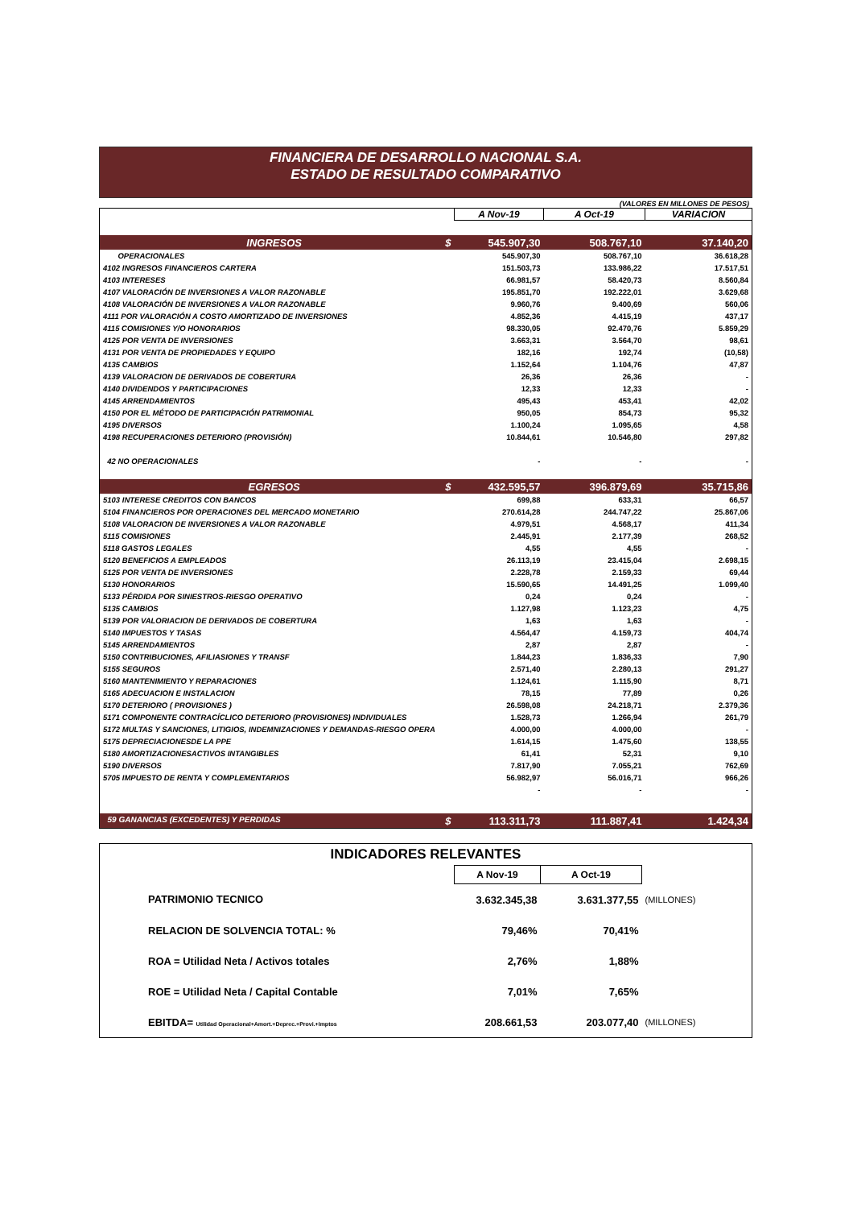FINANCIERA DE DESARROLLO NACIONAL S.A.
ESTADO DE RESULTADO COMPARATIVO
(VALORES EN MILLONES DE PESOS)
| | A Nov-19 | A Oct-19 | VARIACION |
| --- | --- | --- | --- |
| INGRESOS $ | 545.907,30 | 508.767,10 | 37.140,20 |
| OPERACIONALES | 545.907,30 | 508.767,10 | 36.618,28 |
| 4102 INGRESOS FINANCIEROS CARTERA | 151.503,73 | 133.986,22 | 17.517,51 |
| 4103 INTERESES | 66.981,57 | 58.420,73 | 8.560,84 |
| 4107 VALORACIÓN DE INVERSIONES A VALOR RAZONABLE | 195.851,70 | 192.222,01 | 3.629,68 |
| 4108 VALORACIÓN DE INVERSIONES A VALOR RAZONABLE | 9.960,76 | 9.400,69 | 560,06 |
| 4111 POR VALORACIÓN A COSTO AMORTIZADO DE INVERSIONES | 4.852,36 | 4.415,19 | 437,17 |
| 4115 COMISIONES Y/O HONORARIOS | 98.330,05 | 92.470,76 | 5.859,29 |
| 4125 POR VENTA DE INVERSIONES | 3.663,31 | 3.564,70 | 98,61 |
| 4131 POR VENTA DE PROPIEDADES Y EQUIPO | 182,16 | 192,74 | (10,58) |
| 4135 CAMBIOS | 1.152,64 | 1.104,76 | 47,87 |
| 4139 VALORACION DE DERIVADOS DE COBERTURA | 26,36 | 26,36 | - |
| 4140 DIVIDENDOS Y PARTICIPACIONES | 12,33 | 12,33 | - |
| 4145 ARRENDAMIENTOS | 495,43 | 453,41 | 42,02 |
| 4150 POR EL MÉTODO DE PARTICIPACIÓN PATRIMONIAL | 950,05 | 854,73 | 95,32 |
| 4195 DIVERSOS | 1.100,24 | 1.095,65 | 4,58 |
| 4198 RECUPERACIONES DETERIORO (PROVISIÓN) | 10.844,61 | 10.546,80 | 297,82 |
| 42 NO OPERACIONALES | - | - | - |
| EGRESOS $ | 432.595,57 | 396.879,69 | 35.715,86 |
| 5103 INTERESE CREDITOS CON BANCOS | 699,88 | 633,31 | 66,57 |
| 5104 FINANCIEROS POR OPERACIONES DEL MERCADO MONETARIO | 270.614,28 | 244.747,22 | 25.867,06 |
| 5108 VALORACION DE INVERSIONES A VALOR RAZONABLE | 4.979,51 | 4.568,17 | 411,34 |
| 5115 COMISIONES | 2.445,91 | 2.177,39 | 268,52 |
| 5118 GASTOS LEGALES | 4,55 | 4,55 | - |
| 5120 BENEFICIOS A EMPLEADOS | 26.113,19 | 23.415,04 | 2.698,15 |
| 5125 POR VENTA DE INVERSIONES | 2.228,78 | 2.159,33 | 69,44 |
| 5130 HONORARIOS | 15.590,65 | 14.491,25 | 1.099,40 |
| 5133 PÉRDIDA POR SINIESTROS-RIESGO OPERATIVO | 0,24 | 0,24 | - |
| 5135 CAMBIOS | 1.127,98 | 1.123,23 | 4,75 |
| 5139 POR VALORIACION DE DERIVADOS DE COBERTURA | 1,63 | 1,63 | - |
| 5140 IMPUESTOS Y TASAS | 4.564,47 | 4.159,73 | 404,74 |
| 5145 ARRENDAMIENTOS | 2,87 | 2,87 | - |
| 5150 CONTRIBUCIONES, AFILIASIONES Y TRANSF | 1.844,23 | 1.836,33 | 7,90 |
| 5155 SEGUROS | 2.571,40 | 2.280,13 | 291,27 |
| 5160 MANTENIMIENTO Y REPARACIONES | 1.124,61 | 1.115,90 | 8,71 |
| 5165 ADECUACION E INSTALACION | 78,15 | 77,89 | 0,26 |
| 5170 DETERIORO ( PROVISIONES ) | 26.598,08 | 24.218,71 | 2.379,36 |
| 5171 COMPONENTE CONTRACÍCLICO DETERIORO (PROVISIONES) INDIVIDUALES | 1.528,73 | 1.266,94 | 261,79 |
| 5172 MULTAS Y SANCIONES, LITIGIOS, INDEMNIZACIONES Y DEMANDAS-RIESGO OPERA | 4.000,00 | 4.000,00 | - |
| 5175 DEPRECIACIONESDE LA PPE | 1.614,15 | 1.475,60 | 138,55 |
| 5180 AMORTIZACIONESACTIVOS INTANGIBLES | 61,41 | 52,31 | 9,10 |
| 5190 DIVERSOS | 7.817,90 | 7.055,21 | 762,69 |
| 5705 IMPUESTO DE RENTA Y COMPLEMENTARIOS | 56.982,97 | 56.016,71 | 966,26 |
| | - | - | - |
| 59 GANANCIAS (EXCEDENTES) Y PERDIDAS $ | 113.311,73 | 111.887,41 | 1.424,34 |
| INDICADORES RELEVANTES | | | |
| --- | --- | --- | --- |
| | A Nov-19 | A Oct-19 | |
| PATRIMONIO TECNICO | 3.632.345,38 | 3.631.377,55 | (MILLONES) |
| RELACION DE SOLVENCIA TOTAL: % | 79,46% | 70,41% | |
| ROA = Utilidad Neta / Activos totales | 2,76% | 1,88% | |
| ROE = Utilidad Neta / Capital Contable | 7,01% | 7,65% | |
| EBITDA= Utilidad Operacional+Amort.+Deprec.+Provi.+Imptos | 208.661,53 | 203.077,40 | (MILLONES) |